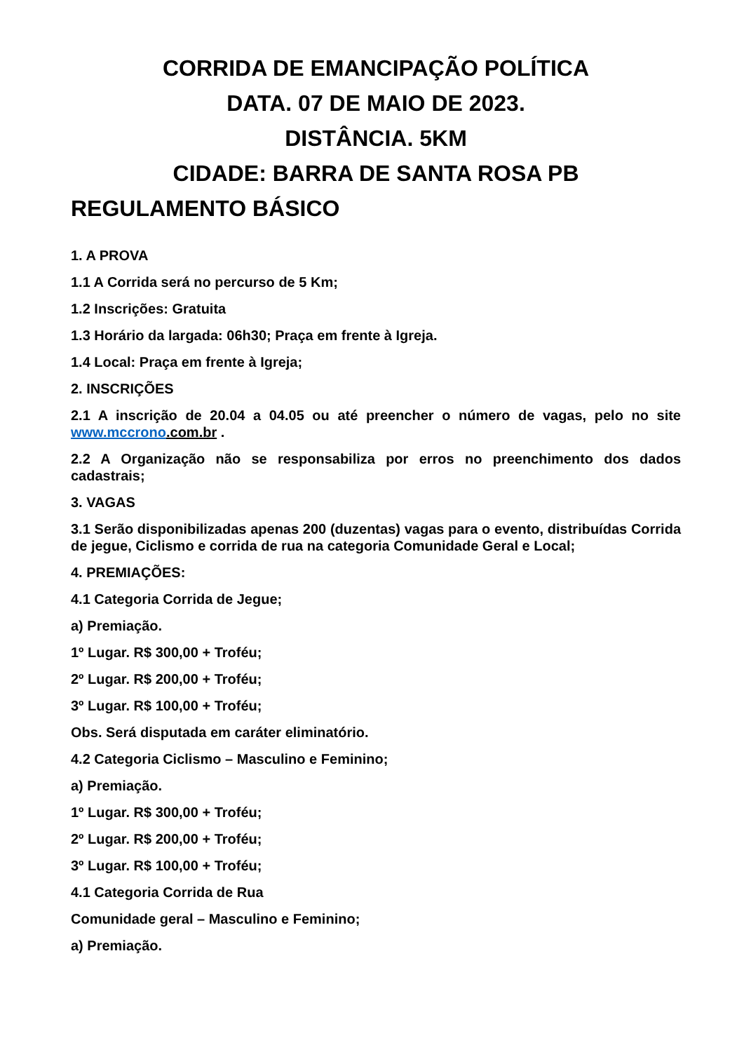CORRIDA DE EMANCIPAÇÃO POLÍTICA
DATA. 07 DE MAIO DE 2023.
DISTÂNCIA. 5KM
CIDADE: BARRA DE SANTA ROSA PB
REGULAMENTO BÁSICO
1. A PROVA
1.1 A Corrida será no percurso de 5 Km;
1.2 Inscrições: Gratuita
1.3 Horário da largada: 06h30; Praça em frente à Igreja.
1.4 Local: Praça em frente à Igreja;
2. INSCRIÇÕES
2.1 A inscrição de 20.04 a 04.05 ou até preencher o número de vagas, pelo no site www.mccrono.com.br .
2.2 A Organização não se responsabiliza por erros no preenchimento dos dados cadastrais;
3. VAGAS
3.1 Serão disponibilizadas apenas 200 (duzentas) vagas para o evento, distribuídas Corrida de jegue, Ciclismo e corrida de rua na categoria Comunidade Geral e Local;
4. PREMIAÇÕES:
4.1 Categoria Corrida de Jegue;
a) Premiação.
1º Lugar. R$ 300,00 + Troféu;
2º Lugar. R$ 200,00 + Troféu;
3º Lugar. R$ 100,00 + Troféu;
Obs. Será disputada em caráter eliminatório.
4.2 Categoria Ciclismo – Masculino e Feminino;
a) Premiação.
1º Lugar. R$ 300,00 + Troféu;
2º Lugar. R$ 200,00 + Troféu;
3º Lugar. R$ 100,00 + Troféu;
4.1 Categoria Corrida de Rua
Comunidade geral – Masculino e Feminino;
a) Premiação.